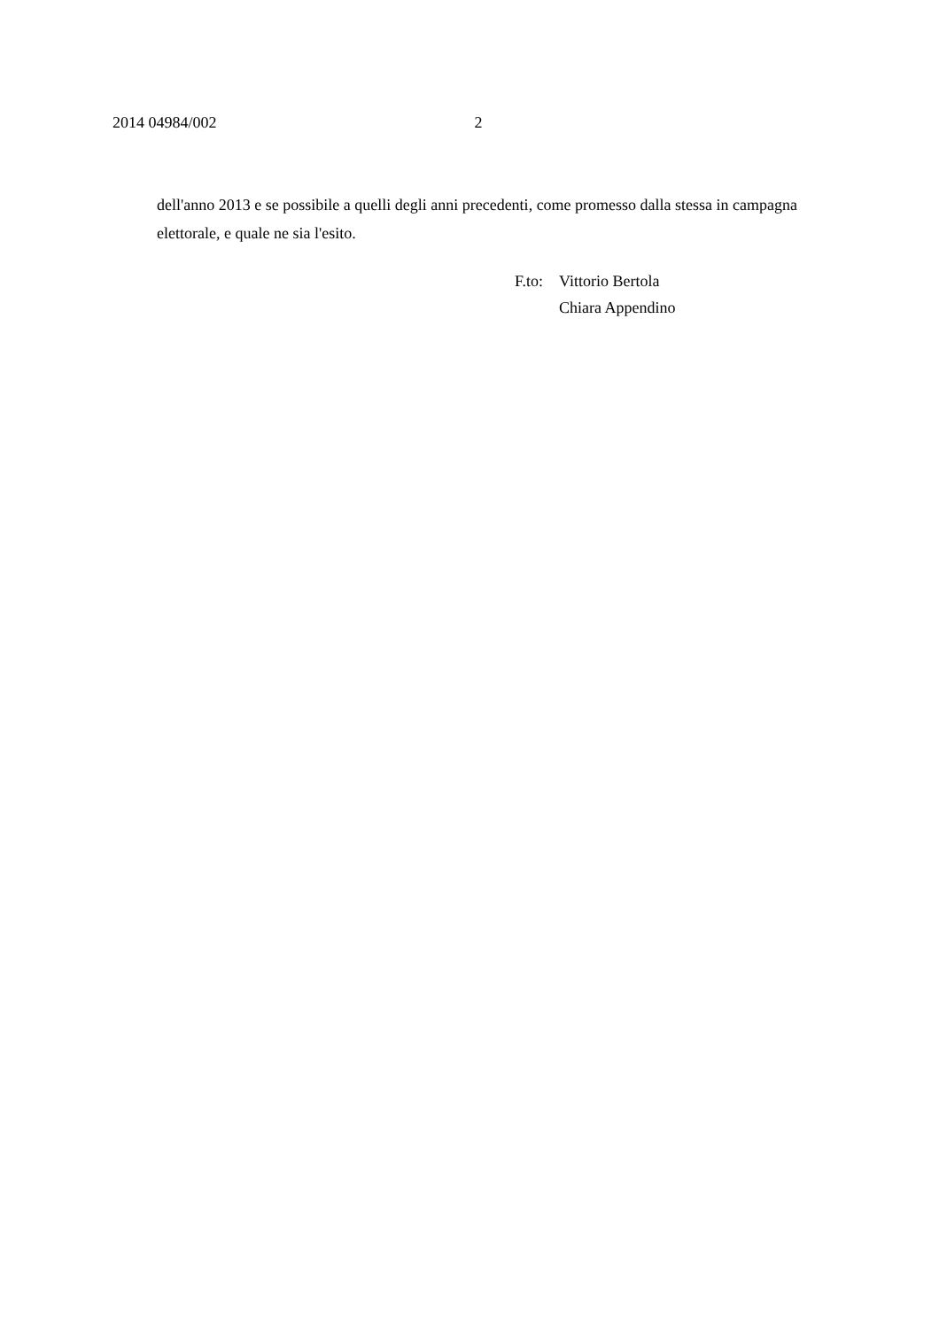2014 04984/002 2
dell'anno 2013 e se possibile a quelli degli anni precedenti, come promesso dalla stessa in campagna elettorale, e quale ne sia l'esito.
| F.to: | Vittorio Bertola |
| | Chiara Appendino |